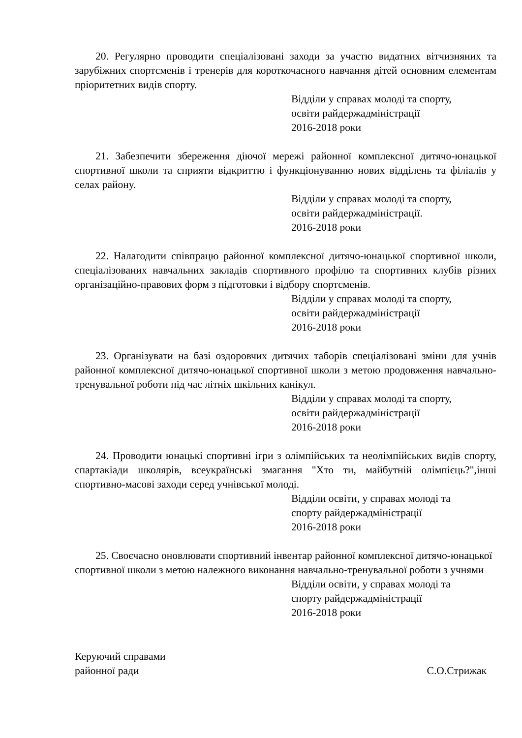20. Регулярно проводити спеціалізовані заходи за участю видатних вітчизняних та зарубіжних спортсменів і тренерів для короткочасного навчання дітей основним елементам пріоритетних видів спорту.
Відділи у справах молоді та спорту,
освіти райдержадміністрації
2016-2018 роки
21. Забезпечити збереження діючої мережі районної комплексної дитячо-юнацької спортивної школи та сприяти відкриттю і функціонуванню нових відділень та філіалів у селах району.
Відділи у справах молоді та спорту,
освіти райдержадміністрації.
2016-2018 роки
22. Налагодити співпрацю районної комплексної дитячо-юнацької спортивної школи, спеціалізованих навчальних закладів спортивного профілю та спортивних клубів різних організаційно-правових форм з підготовки і відбору спортсменів.
Відділи у справах молоді та спорту,
освіти райдержадміністрації
2016-2018 роки
23. Організувати на базі оздоровчих дитячих таборів спеціалізовані зміни для учнів районної комплексної дитячо-юнацької спортивної школи з метою продовження навчально-тренувальної роботи під час літніх шкільних канікул.
Відділи у справах молоді та спорту,
освіти райдержадміністрації
2016-2018 роки
24. Проводити юнацькі спортивні ігри з олімпійських та неолімпійських видів спорту, спартакіади школярів, всеукраїнські змагання "Хто ти, майбутній олімпієць?",інші спортивно-масові заходи серед учнівської молоді.
Відділи освіти, у справах молоді та
спорту райдержадміністрації
2016-2018 роки
25. Своєчасно оновлювати спортивний інвентар районної комплексної дитячо-юнацької спортивної школи з метою належного виконання навчально-тренувальної роботи з учнями
Відділи освіти, у справах молоді та
спорту райдержадміністрації
2016-2018 роки
Керуючий справами
районної ради
С.О.Стрижак